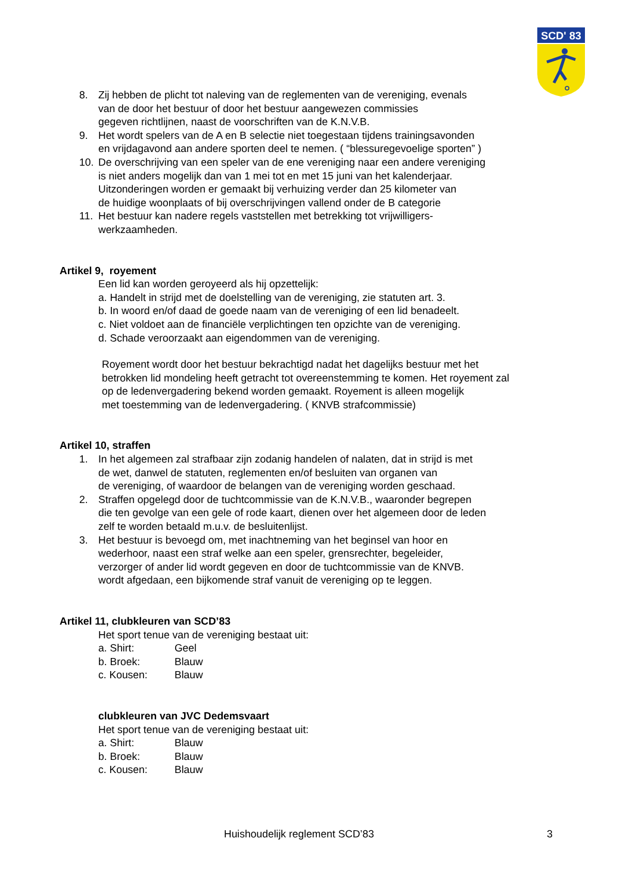SCD' 83
8. Zij hebben de plicht tot naleving van de reglementen van de vereniging, evenals
van de door het bestuur of door het bestuur aangewezen commissies
gegeven richtlijnen, naast de voorschriften van de K.N.V.B.
9. Het wordt spelers van de A en B selectie niet toegestaan tijdens trainingsavonden
en vrijdagavond aan andere sporten deel te nemen. ( “blessuregevoelige sporten” )
10. De overschrijving van een speler van de ene vereniging naar een andere vereniging
is niet anders mogelijk dan van 1 mei tot en met 15 juni van het kalenderjaar.
Uitzonderingen worden er gemaakt bij verhuizing verder dan 25 kilometer van
de huidige woonplaats of bij overschrijvingen vallend onder de B categorie
11. Het bestuur kan nadere regels vaststellen met betrekking tot vrijwilligers-
werkzaamheden.
Artikel 9, royement
Een lid kan worden geroyeerd als hij opzettelijk:
a. Handelt in strijd met de doelstelling van de vereniging, zie statuten art. 3.
b. In woord en/of daad de goede naam van de vereniging of een lid benadeelt.
c. Niet voldoet aan de financiële verplichtingen ten opzichte van de vereniging.
d. Schade veroorzaakt aan eigendommen van de vereniging.
Royement wordt door het bestuur bekrachtigd nadat het dagelijks bestuur met het
betrokken lid mondeling heeft getracht tot overeenstemming te komen. Het royement zal
op de ledenvergadering bekend worden gemaakt. Royement is alleen mogelijk
met toestemming van de ledenvergadering. ( KNVB strafcommissie)
Artikel 10, straffen
1. In het algemeen zal strafbaar zijn zodanig handelen of nalaten, dat in strijd is met
de wet, danwel de statuten, reglementen en/of besluiten van organen van
de vereniging, of waardoor de belangen van de vereniging worden geschaad.
2. Straffen opgelegd door de tuchtcommissie van de K.N.V.B., waaronder begrepen
die ten gevolge van een gele of rode kaart, dienen over het algemeen door de leden
zelf te worden betaald m.u.v. de besluitenlijst.
3. Het bestuur is bevoegd om, met inachtneming van het beginsel van hoor en
wederhoor, naast een straf welke aan een speler, grensrechter, begeleider,
verzorger of ander lid wordt gegeven en door de tuchtcommissie van de KNVB.
wordt afgedaan, een bijkomende straf vanuit de vereniging op te leggen.
Artikel 11, clubkleuren van SCD’83
Het sport tenue van de vereniging bestaat uit:
a. Shirt: Geel
b. Broek: Blauw
c. Kousen: Blauw
clubkleuren van JVC Dedemsvaart
Het sport tenue van de vereniging bestaat uit:
a. Shirt: Blauw
b. Broek: Blauw
c. Kousen: Blauw
Huishoudelijk reglement SCD’83 3